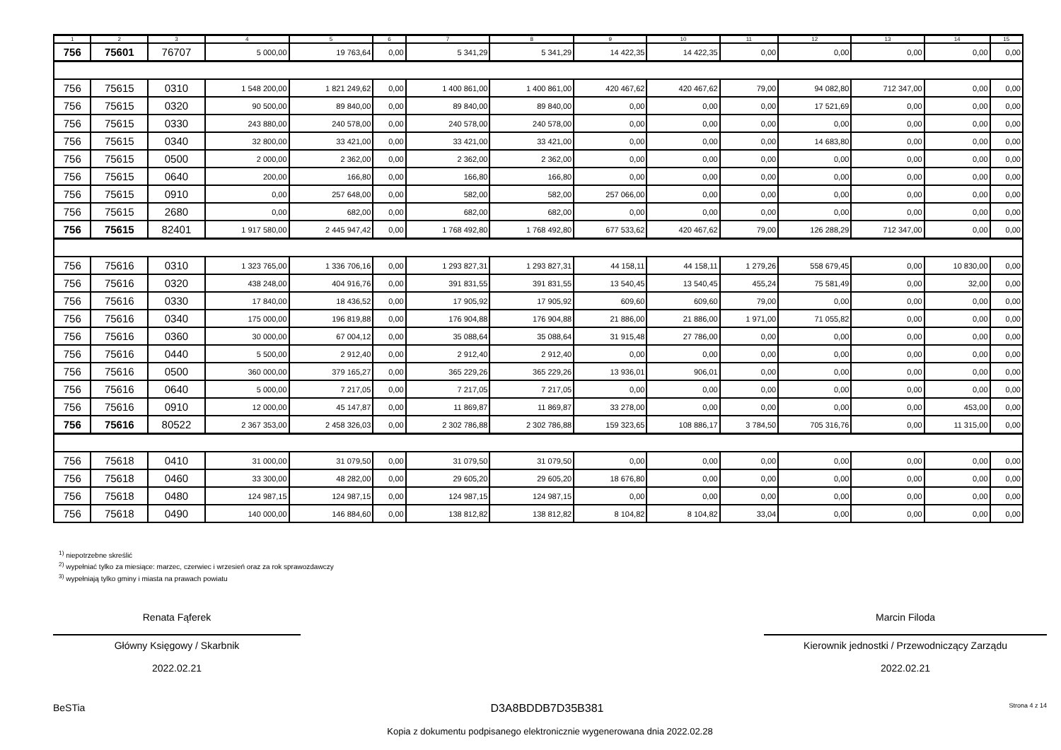| 1 | 2 | 3 | 4 | 5 | 6 | 7 | 8 | 9 | 10 | 11 | 12 | 13 | 14 | 15 |
| --- | --- | --- | --- | --- | --- | --- | --- | --- | --- | --- | --- | --- | --- | --- |
| 756 | 75601 | 76707 | 5 000,00 | 19 763,64 | 0,00 | 5 341,29 | 5 341,29 | 14 422,35 | 14 422,35 | 0,00 | 0,00 | 0,00 | 0,00 | 0,00 |
| 756 | 75615 | 0310 | 1 548 200,00 | 1 821 249,62 | 0,00 | 1 400 861,00 | 1 400 861,00 | 420 467,62 | 420 467,62 | 79,00 | 94 082,80 | 712 347,00 | 0,00 | 0,00 |
| 756 | 75615 | 0320 | 90 500,00 | 89 840,00 | 0,00 | 89 840,00 | 89 840,00 | 0,00 | 0,00 | 0,00 | 17 521,69 | 0,00 | 0,00 | 0,00 |
| 756 | 75615 | 0330 | 243 880,00 | 240 578,00 | 0,00 | 240 578,00 | 240 578,00 | 0,00 | 0,00 | 0,00 | 0,00 | 0,00 | 0,00 | 0,00 |
| 756 | 75615 | 0340 | 32 800,00 | 33 421,00 | 0,00 | 33 421,00 | 33 421,00 | 0,00 | 0,00 | 0,00 | 14 683,80 | 0,00 | 0,00 | 0,00 |
| 756 | 75615 | 0500 | 2 000,00 | 2 362,00 | 0,00 | 2 362,00 | 2 362,00 | 0,00 | 0,00 | 0,00 | 0,00 | 0,00 | 0,00 | 0,00 |
| 756 | 75615 | 0640 | 200,00 | 166,80 | 0,00 | 166,80 | 166,80 | 0,00 | 0,00 | 0,00 | 0,00 | 0,00 | 0,00 | 0,00 |
| 756 | 75615 | 0910 | 0,00 | 257 648,00 | 0,00 | 582,00 | 582,00 | 257 066,00 | 0,00 | 0,00 | 0,00 | 0,00 | 0,00 | 0,00 |
| 756 | 75615 | 2680 | 0,00 | 682,00 | 0,00 | 682,00 | 682,00 | 0,00 | 0,00 | 0,00 | 0,00 | 0,00 | 0,00 | 0,00 |
| 756 | 75615 | 82401 | 1 917 580,00 | 2 445 947,42 | 0,00 | 1 768 492,80 | 1 768 492,80 | 677 533,62 | 420 467,62 | 79,00 | 126 288,29 | 712 347,00 | 0,00 | 0,00 |
| 756 | 75616 | 0310 | 1 323 765,00 | 1 336 706,16 | 0,00 | 1 293 827,31 | 1 293 827,31 | 44 158,11 | 44 158,11 | 1 279,26 | 558 679,45 | 0,00 | 10 830,00 | 0,00 |
| 756 | 75616 | 0320 | 438 248,00 | 404 916,76 | 0,00 | 391 831,55 | 391 831,55 | 13 540,45 | 13 540,45 | 455,24 | 75 581,49 | 0,00 | 32,00 | 0,00 |
| 756 | 75616 | 0330 | 17 840,00 | 18 436,52 | 0,00 | 17 905,92 | 17 905,92 | 609,60 | 609,60 | 79,00 | 0,00 | 0,00 | 0,00 | 0,00 |
| 756 | 75616 | 0340 | 175 000,00 | 196 819,88 | 0,00 | 176 904,88 | 176 904,88 | 21 886,00 | 21 886,00 | 1 971,00 | 71 055,82 | 0,00 | 0,00 | 0,00 |
| 756 | 75616 | 0360 | 30 000,00 | 67 004,12 | 0,00 | 35 088,64 | 35 088,64 | 31 915,48 | 27 786,00 | 0,00 | 0,00 | 0,00 | 0,00 | 0,00 |
| 756 | 75616 | 0440 | 5 500,00 | 2 912,40 | 0,00 | 2 912,40 | 2 912,40 | 0,00 | 0,00 | 0,00 | 0,00 | 0,00 | 0,00 | 0,00 |
| 756 | 75616 | 0500 | 360 000,00 | 379 165,27 | 0,00 | 365 229,26 | 365 229,26 | 13 936,01 | 906,01 | 0,00 | 0,00 | 0,00 | 0,00 | 0,00 |
| 756 | 75616 | 0640 | 5 000,00 | 7 217,05 | 0,00 | 7 217,05 | 7 217,05 | 0,00 | 0,00 | 0,00 | 0,00 | 0,00 | 0,00 | 0,00 |
| 756 | 75616 | 0910 | 12 000,00 | 45 147,87 | 0,00 | 11 869,87 | 11 869,87 | 33 278,00 | 0,00 | 0,00 | 0,00 | 0,00 | 453,00 | 0,00 |
| 756 | 75616 | 80522 | 2 367 353,00 | 2 458 326,03 | 0,00 | 2 302 786,88 | 2 302 786,88 | 159 323,65 | 108 886,17 | 3 784,50 | 705 316,76 | 0,00 | 11 315,00 | 0,00 |
| 756 | 75618 | 0410 | 31 000,00 | 31 079,50 | 0,00 | 31 079,50 | 31 079,50 | 0,00 | 0,00 | 0,00 | 0,00 | 0,00 | 0,00 | 0,00 |
| 756 | 75618 | 0460 | 33 300,00 | 48 282,00 | 0,00 | 29 605,20 | 29 605,20 | 18 676,80 | 0,00 | 0,00 | 0,00 | 0,00 | 0,00 | 0,00 |
| 756 | 75618 | 0480 | 124 987,15 | 124 987,15 | 0,00 | 124 987,15 | 124 987,15 | 0,00 | 0,00 | 0,00 | 0,00 | 0,00 | 0,00 | 0,00 |
| 756 | 75618 | 0490 | 140 000,00 | 146 884,60 | 0,00 | 138 812,82 | 138 812,82 | 8 104,82 | 8 104,82 | 33,04 | 0,00 | 0,00 | 0,00 | 0,00 |
<sup>1)</sup> niepotrzebne skreślić
<sup>2)</sup> wypełniać tylko za miesiące: marzec, czerwiec i wrzesień oraz za rok sprawozdawczy
<sup>3)</sup> wypełniają tylko gminy i miasta na prawach powiatu
Renata Fąferek
Główny Księgowy / Skarbnik
2022.02.21
Marcin Filoda
Kierownik jednostki / Przewodniczący Zarządu
2022.02.21
BeSTia D3A8BDDB7D35B381 Strona 4 z 14
Kopia z dokumentu podpisanego elektronicznie wygenerowana dnia 2022.02.28